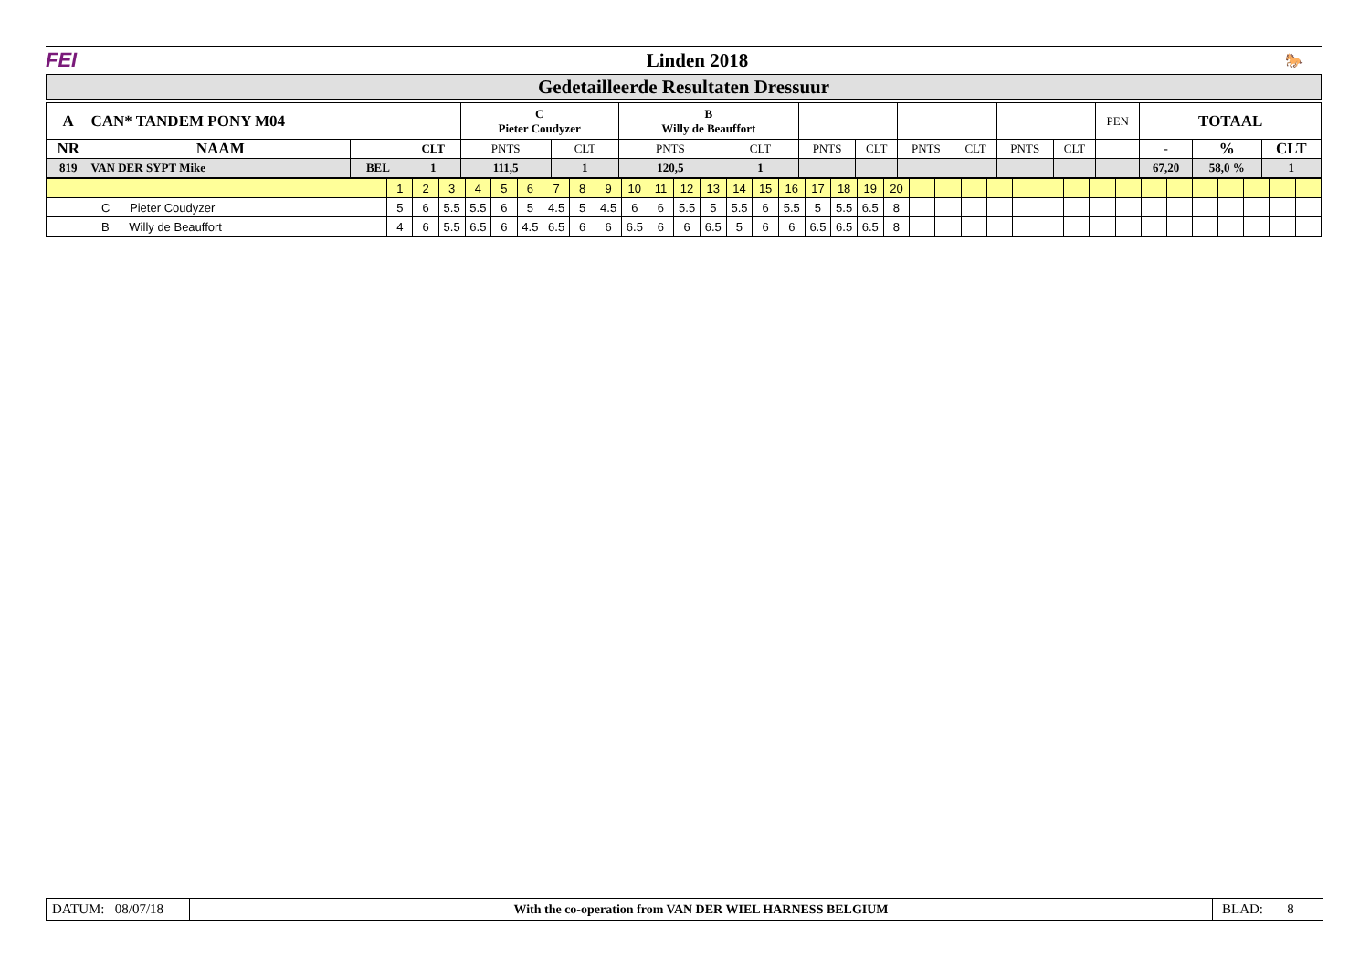FEI Linden 2018
🐎
Gedetailleerde Resultaten Dressuur
| A | CAN* TANDEM PONY M04 | | | C Pieter Coudyzer | | B Willy de Beauffort | | | | | | | | PEN | TOTAAL | | |
| NR | NAAM | | CLT | PNTS | CLT | PNTS | CLT | PNTS | CLT | PNTS | CLT | PNTS | CLT | | - | % | CLT |
| 819 | VAN DER SYPT Mike | BEL | 1 | 111,5 | 1 | 120,5 | 1 | | | | | | | | 67,20 | 58,0 % | 1 |
| | 1 | 2 | 3 | 4 | 5 | 6 | 7 | 8 | 9 | 10 | 11 | 12 | 13 | 14 | 15 | 16 | 17 | 18 | 19 | 20 | | | | | | | | | | | | | | | | |
| C Pieter Coudyzer | 5 | 6 | 5.5 | 5.5 | 6 | 5 | 4.5 | 5 | 4.5 | 6 | 6 | 5.5 | 5 | 5.5 | 6 | 5.5 | 5 | 5.5 | 6.5 | 8 | | | | | | | | | | | | | | | | |
| B Willy de Beauffort | 4 | 6 | 5.5 | 6.5 | 6 | 4.5 | 6.5 | 6 | 6 | 6.5 | 6 | 6 | 6.5 | 5 | 6 | 6 | 6.5 | 6.5 | 6.5 | 8 | | | | | | | | | | | | | | | | |
DATUM: 08/07/18
With the co-operation from VAN DER WIEL HARNESS BELGIUM
BLAD: 8